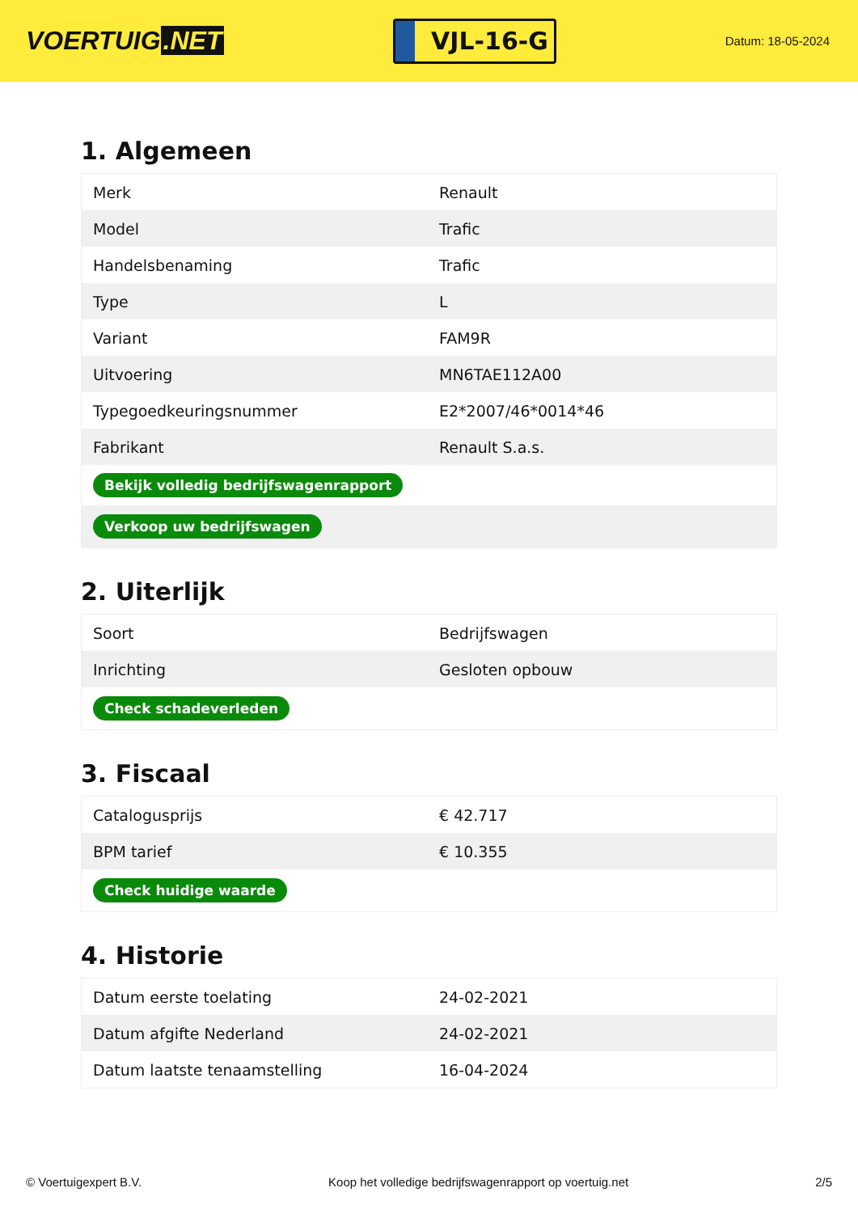VOERTUIG.NET
VJL-16-G
Datum: 18-05-2024
1. Algemeen
| Merk | Renault |
| Model | Trafic |
| Handelsbenaming | Trafic |
| Type | L |
| Variant | FAM9R |
| Uitvoering | MN6TAE112A00 |
| Typegoedkeuringsnummer | E2*2007/46*0014*46 |
| Fabrikant | Renault S.a.s. |
| Bekijk volledig bedrijfswagenrapport | |
| Verkoop uw bedrijfswagen | |
2. Uiterlijk
| Soort | Bedrijfswagen |
| Inrichting | Gesloten opbouw |
| Check schadeverleden | |
3. Fiscaal
| Catalogusprijs | € 42.717 |
| BPM tarief | € 10.355 |
| Check huidige waarde | |
4. Historie
| Datum eerste toelating | 24-02-2021 |
| Datum afgifte Nederland | 24-02-2021 |
| Datum laatste tenaamstelling | 16-04-2024 |
© Voertuigexpert B.V. Koop het volledige bedrijfswagenrapport op voertuig.net 2/5